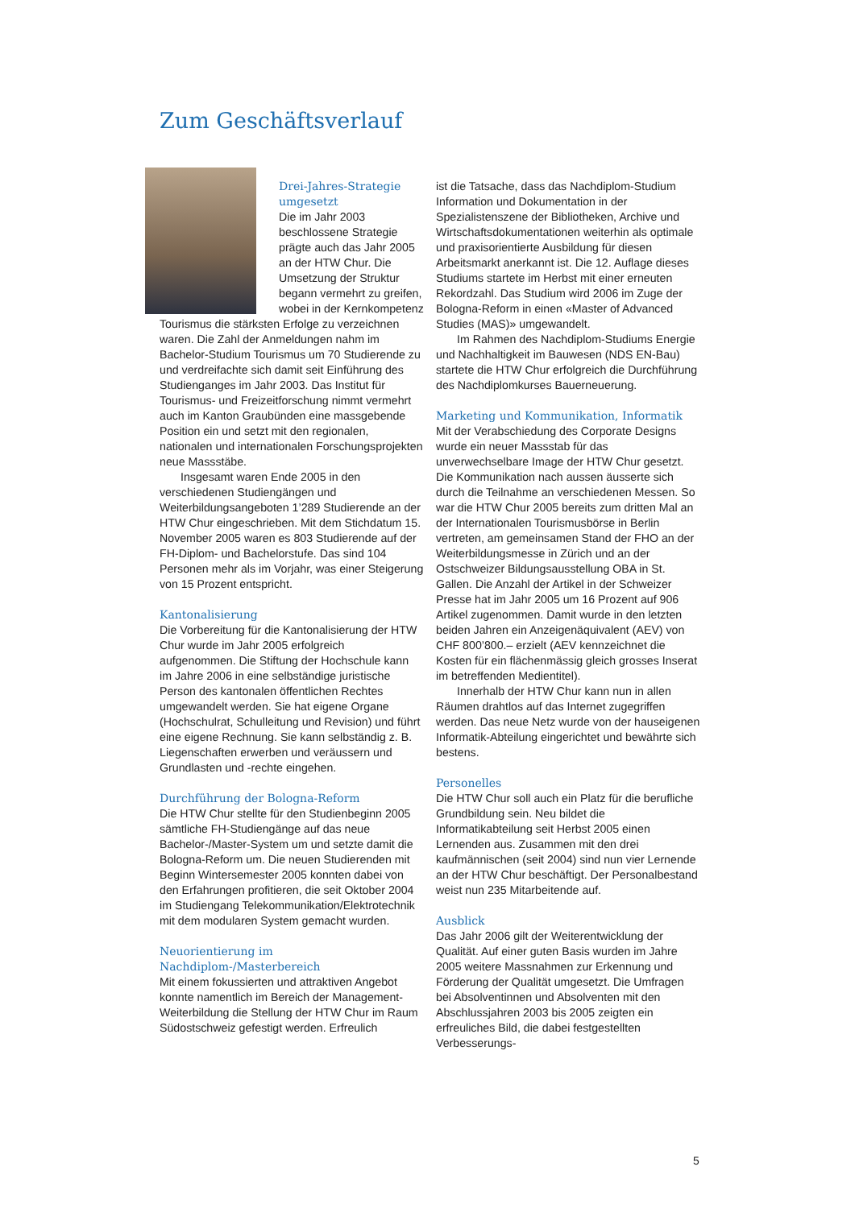Zum Geschäftsverlauf
Drei-Jahres-Strategie umgesetzt
Die im Jahr 2003 beschlossene Strategie prägte auch das Jahr 2005 an der HTW Chur. Die Umsetzung der Struktur begann vermehrt zu greifen, wobei in der Kernkompetenz Tourismus die stärksten Erfolge zu verzeichnen waren. Die Zahl der Anmeldungen nahm im Bachelor-Studium Tourismus um 70 Studierende zu und verdreifachte sich damit seit Einführung des Studienganges im Jahr 2003. Das Institut für Tourismus- und Freizeitforschung nimmt vermehrt auch im Kanton Graubünden eine massgebende Position ein und setzt mit den regionalen, nationalen und internationalen Forschungsprojekten neue Massstäbe.
Insgesamt waren Ende 2005 in den verschiedenen Studiengängen und Weiterbildungsangeboten 1’289 Studierende an der HTW Chur eingeschrieben. Mit dem Stichdatum 15. November 2005 waren es 803 Studierende auf der FH-Diplom- und Bachelorstufe. Das sind 104 Personen mehr als im Vorjahr, was einer Steigerung von 15 Prozent entspricht.
Kantonalisierung
Die Vorbereitung für die Kantonalisierung der HTW Chur wurde im Jahr 2005 erfolgreich aufgenommen. Die Stiftung der Hochschule kann im Jahre 2006 in eine selbständige juristische Person des kantonalen öffentlichen Rechtes umgewandelt werden. Sie hat eigene Organe (Hochschulrat, Schulleitung und Revision) und führt eine eigene Rechnung. Sie kann selbständig z. B. Liegenschaften erwerben und veräussern und Grundlasten und -rechte eingehen.
Durchführung der Bologna-Reform
Die HTW Chur stellte für den Studienbeginn 2005 sämtliche FH-Studiengänge auf das neue Bachelor-/Master-System um und setzte damit die Bologna-Reform um. Die neuen Studierenden mit Beginn Wintersemester 2005 konnten dabei von den Erfahrungen profitieren, die seit Oktober 2004 im Studiengang Telekommunikation/Elektrotechnik mit dem modularen System gemacht wurden.
Neuorientierung im Nachdiplom-/Masterbereich
Mit einem fokussierten und attraktiven Angebot konnte namentlich im Bereich der Management-Weiterbildung die Stellung der HTW Chur im Raum Südostschweiz gefestigt werden. Erfreulich
ist die Tatsache, dass das Nachdiplom-Studium Information und Dokumentation in der Spezialistenszene der Bibliotheken, Archive und Wirtschaftsdokumentationen weiterhin als optimale und praxisorientierte Ausbildung für diesen Arbeitsmarkt anerkannt ist. Die 12. Auflage dieses Studiums startete im Herbst mit einer erneuten Rekordzahl. Das Studium wird 2006 im Zuge der Bologna-Reform in einen «Master of Advanced Studies (MAS)» umgewandelt.
Im Rahmen des Nachdiplom-Studiums Energie und Nachhaltigkeit im Bauwesen (NDS EN-Bau) startete die HTW Chur erfolgreich die Durchführung des Nachdiplomkurses Bauerneuerung.
Marketing und Kommunikation, Informatik
Mit der Verabschiedung des Corporate Designs wurde ein neuer Massstab für das unverwechselbare Image der HTW Chur gesetzt. Die Kommunikation nach aussen äusserte sich durch die Teilnahme an verschiedenen Messen. So war die HTW Chur 2005 bereits zum dritten Mal an der Internationalen Tourismusbörse in Berlin vertreten, am gemeinsamen Stand der FHO an der Weiterbildungsmesse in Zürich und an der Ostschweizer Bildungsausstellung OBA in St. Gallen. Die Anzahl der Artikel in der Schweizer Presse hat im Jahr 2005 um 16 Prozent auf 906 Artikel zugenommen. Damit wurde in den letzten beiden Jahren ein Anzeigenäquivalent (AEV) von CHF 800’800.– erzielt (AEV kennzeichnet die Kosten für ein flächenmässig gleich grosses Inserat im betreffenden Medientitel).
Innerhalb der HTW Chur kann nun in allen Räumen drahtlos auf das Internet zugegriffen werden. Das neue Netz wurde von der hauseigenen Informatik-Abteilung eingerichtet und bewährte sich bestens.
Personelles
Die HTW Chur soll auch ein Platz für die berufliche Grundbildung sein. Neu bildet die Informatikabteilung seit Herbst 2005 einen Lernenden aus. Zusammen mit den drei kaufmännischen (seit 2004) sind nun vier Lernende an der HTW Chur beschäftigt. Der Personalbestand weist nun 235 Mitarbeitende auf.
Ausblick
Das Jahr 2006 gilt der Weiterentwicklung der Qualität. Auf einer guten Basis wurden im Jahre 2005 weitere Massnahmen zur Erkennung und Förderung der Qualität umgesetzt. Die Umfragen bei Absolventinnen und Absolventen mit den Abschlussjahren 2003 bis 2005 zeigten ein erfreuliches Bild, die dabei festgestellten Verbesserungs-
5